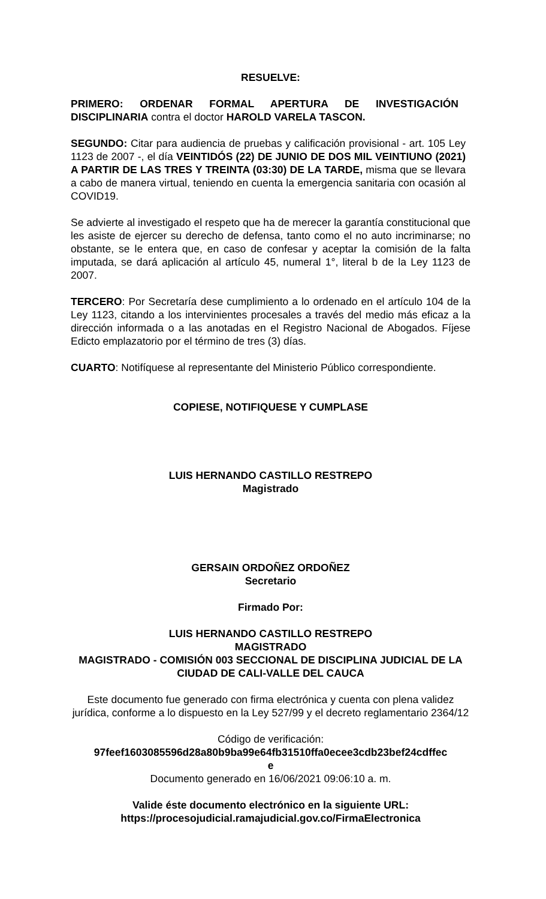RESUELVE:
PRIMERO: ORDENAR FORMAL APERTURA DE INVESTIGACIÓN DISCIPLINARIA contra el doctor HAROLD VARELA TASCON.
SEGUNDO: Citar para audiencia de pruebas y calificación provisional - art. 105 Ley 1123 de 2007 -, el día VEINTIDÓS (22) DE JUNIO DE DOS MIL VEINTIUNO (2021) A PARTIR DE LAS TRES Y TREINTA (03:30) DE LA TARDE, misma que se llevara a cabo de manera virtual, teniendo en cuenta la emergencia sanitaria con ocasión al COVID19.
Se advierte al investigado el respeto que ha de merecer la garantía constitucional que les asiste de ejercer su derecho de defensa, tanto como el no auto incriminarse; no obstante, se le entera que, en caso de confesar y aceptar la comisión de la falta imputada, se dará aplicación al artículo 45, numeral 1°, literal b de la Ley 1123 de 2007.
TERCERO: Por Secretaría dese cumplimiento a lo ordenado en el artículo 104 de la Ley 1123, citando a los intervinientes procesales a través del medio más eficaz a la dirección informada o a las anotadas en el Registro Nacional de Abogados. Fíjese Edicto emplazatorio por el término de tres (3) días.
CUARTO: Notifíquese al representante del Ministerio Público correspondiente.
COPIESE, NOTIFIQUESE Y CUMPLASE
LUIS HERNANDO CASTILLO RESTREPO
Magistrado
GERSAIN ORDOÑEZ ORDOÑEZ
Secretario
Firmado Por:
LUIS HERNANDO CASTILLO RESTREPO
MAGISTRADO
MAGISTRADO - COMISIÓN 003 SECCIONAL DE DISCIPLINA JUDICIAL DE LA CIUDAD DE CALI-VALLE DEL CAUCA
Este documento fue generado con firma electrónica y cuenta con plena validez jurídica, conforme a lo dispuesto en la Ley 527/99 y el decreto reglamentario 2364/12
Código de verificación:
97feef1603085596d28a80b9ba99e64fb31510ffa0ecee3cdb23bef24cdffec
e
Documento generado en 16/06/2021 09:06:10 a. m.
Valide éste documento electrónico en la siguiente URL:
https://procesojudicial.ramajudicial.gov.co/FirmaElectronica